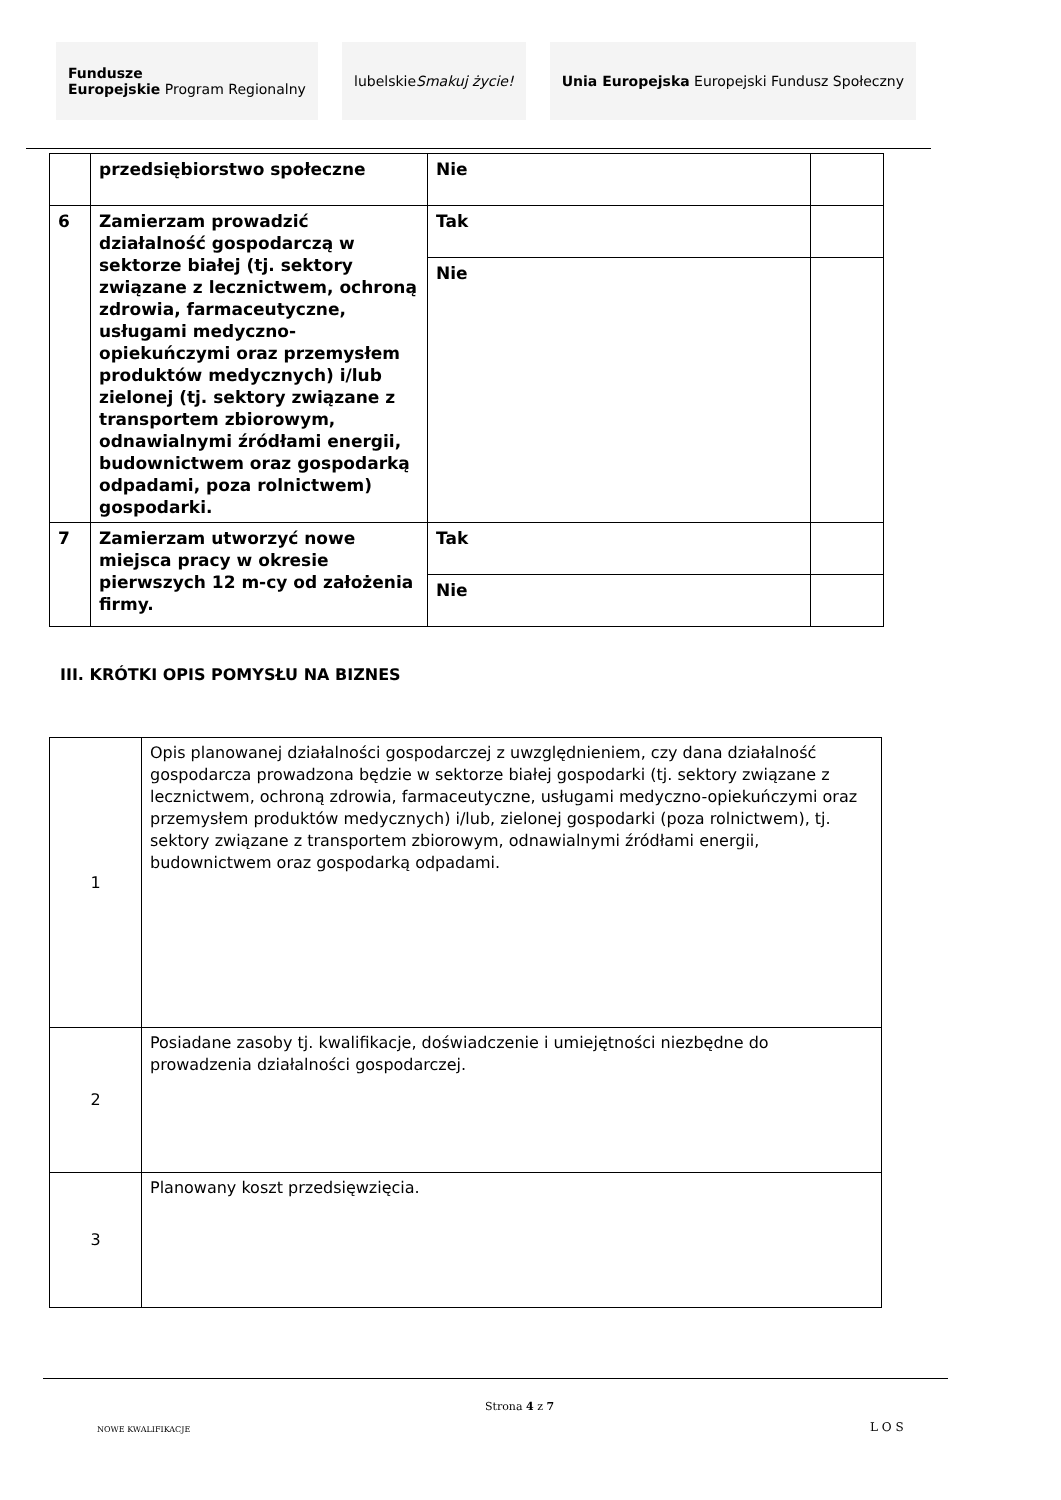Fundusze
Europejskie
Program Regionalny
lubelskie Smakuj życie! Unia Europejska Europejski Fundusz Społeczny
| | przedsiębiorstwo społeczne | Nie | |
| 6 | Zamierzam prowadzić działalność gospodarczą w sektorze białej (tj. sektory związane z lecznictwem, ochroną zdrowia, farmaceutyczne, usługami medyczno-opiekuńczymi oraz przemysłem produktów medycznych) i/lub zielonej (tj. sektory związane z transportem zbiorowym, odnawialnymi źródłami energii, budownictwem oraz gospodarką odpadami, poza rolnictwem) gospodarki. | Tak | |
| | | Nie | |
| 7 | Zamierzam utworzyć nowe miejsca pracy w okresie pierwszych 12 m-cy od założenia firmy. | Tak | |
| | | Nie | |
III. KRÓTKI OPIS POMYSŁU NA BIZNES
| 1 | Opis planowanej działalności gospodarczej z uwzględnieniem, czy dana działalność gospodarcza prowadzona będzie w sektorze białej gospodarki (tj. sektory związane z lecznictwem, ochroną zdrowia, farmaceutyczne, usługami medyczno-opiekuńczymi oraz przemysłem produktów medycznych) i/lub, zielonej gospodarki (poza rolnictwem), tj. sektory związane z transportem zbiorowym, odnawialnymi źródłami energii, budownictwem oraz gospodarką odpadami. |
| 2 | Posiadane zasoby tj. kwalifikacje, doświadczenie i umiejętności niezbędne do prowadzenia działalności gospodarczej. |
| 3 | Planowany koszt przedsięwzięcia. |
NOWE KWALIFIKACJE
Strona 4 z 7
L O S